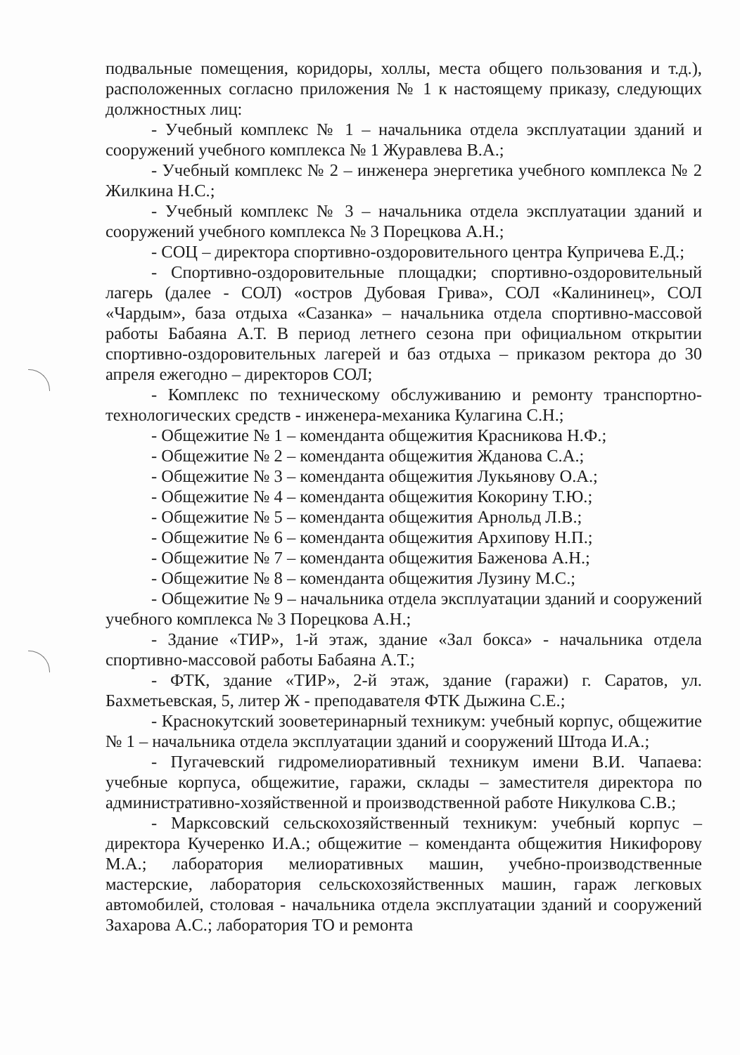подвальные помещения, коридоры, холлы, места общего пользования и т.д.), расположенных согласно приложения № 1 к настоящему приказу, следующих должностных лиц:
- Учебный комплекс № 1 – начальника отдела эксплуатации зданий и сооружений учебного комплекса № 1 Журавлева В.А.;
- Учебный комплекс № 2 – инженера энергетика учебного комплекса № 2 Жилкина Н.С.;
- Учебный комплекс № 3 – начальника отдела эксплуатации зданий и сооружений учебного комплекса № 3 Порецкова А.Н.;
- СОЦ – директора спортивно-оздоровительного центра Купричева Е.Д.;
- Спортивно-оздоровительные площадки; спортивно-оздоровительный лагерь (далее - СОЛ) «остров Дубовая Грива», СОЛ «Калининец», СОЛ «Чардым», база отдыха «Сазанка» – начальника отдела спортивно-массовой работы Бабаяна А.Т. В период летнего сезона при официальном открытии спортивно-оздоровительных лагерей и баз отдыха – приказом ректора до 30 апреля ежегодно – директоров СОЛ;
- Комплекс по техническому обслуживанию и ремонту транспортно-технологических средств - инженера-механика Кулагина С.Н.;
- Общежитие № 1 – коменданта общежития Красникова Н.Ф.;
- Общежитие № 2 – коменданта общежития Жданова С.А.;
- Общежитие № 3 – коменданта общежития Лукьянову О.А.;
- Общежитие № 4 – коменданта общежития Кокорину Т.Ю.;
- Общежитие № 5 – коменданта общежития Арнольд Л.В.;
- Общежитие № 6 – коменданта общежития Архипову Н.П.;
- Общежитие № 7 – коменданта общежития Баженова А.Н.;
- Общежитие № 8 – коменданта общежития Лузину М.С.;
- Общежитие № 9 – начальника отдела эксплуатации зданий и сооружений учебного комплекса № 3 Порецкова А.Н.;
- Здание «ТИР», 1-й этаж, здание «Зал бокса» - начальника отдела спортивно-массовой работы Бабаяна А.Т.;
- ФТК, здание «ТИР», 2-й этаж, здание (гаражи) г. Саратов, ул. Бахметьевская, 5, литер Ж - преподавателя ФТК Дыжина С.Е.;
- Краснокутский зооветеринарный техникум: учебный корпус, общежитие № 1 – начальника отдела эксплуатации зданий и сооружений Штода И.А.;
- Пугачевский гидромелиоративный техникум имени В.И. Чапаева: учебные корпуса, общежитие, гаражи, склады – заместителя директора по административно-хозяйственной и производственной работе Никулкова С.В.;
- Марксовский сельскохозяйственный техникум: учебный корпус – директора Кучеренко И.А.; общежитие – коменданта общежития Никифорову М.А.; лаборатория мелиоративных машин, учебно-производственные мастерские, лаборатория сельскохозяйственных машин, гараж легковых автомобилей, столовая - начальника отдела эксплуатации зданий и сооружений Захарова А.С.; лаборатория ТО и ремонта